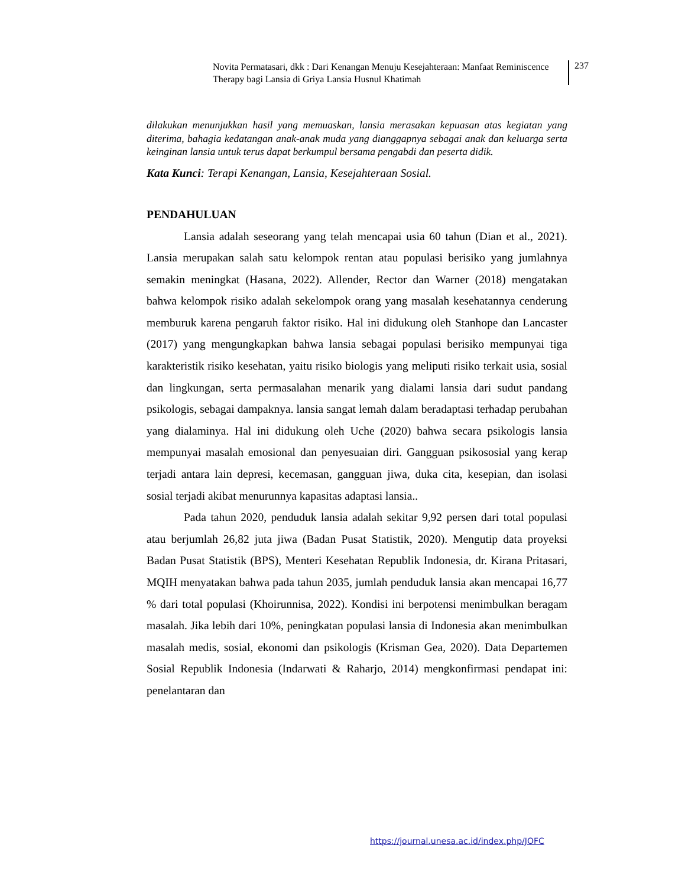Novita Permatasari, dkk : Dari Kenangan Menuju Kesejahteraan: Manfaat Reminiscence Therapy bagi Lansia di Griya Lansia Husnul Khatimah
237
dilakukan menunjukkan hasil yang memuaskan, lansia merasakan kepuasan atas kegiatan yang diterima, bahagia kedatangan anak-anak muda yang dianggapnya sebagai anak dan keluarga serta keinginan lansia untuk terus dapat berkumpul bersama pengabdi dan peserta didik.
Kata Kunci: Terapi Kenangan, Lansia, Kesejahteraan Sosial.
PENDAHULUAN
Lansia adalah seseorang yang telah mencapai usia 60 tahun (Dian et al., 2021). Lansia merupakan salah satu kelompok rentan atau populasi berisiko yang jumlahnya semakin meningkat (Hasana, 2022). Allender, Rector dan Warner (2018) mengatakan bahwa kelompok risiko adalah sekelompok orang yang masalah kesehatannya cenderung memburuk karena pengaruh faktor risiko. Hal ini didukung oleh Stanhope dan Lancaster (2017) yang mengungkapkan bahwa lansia sebagai populasi berisiko mempunyai tiga karakteristik risiko kesehatan, yaitu risiko biologis yang meliputi risiko terkait usia, sosial dan lingkungan, serta permasalahan menarik yang dialami lansia dari sudut pandang psikologis, sebagai dampaknya. lansia sangat lemah dalam beradaptasi terhadap perubahan yang dialaminya. Hal ini didukung oleh Uche (2020) bahwa secara psikologis lansia mempunyai masalah emosional dan penyesuaian diri. Gangguan psikososial yang kerap terjadi antara lain depresi, kecemasan, gangguan jiwa, duka cita, kesepian, dan isolasi sosial terjadi akibat menurunnya kapasitas adaptasi lansia..
Pada tahun 2020, penduduk lansia adalah sekitar 9,92 persen dari total populasi atau berjumlah 26,82 juta jiwa (Badan Pusat Statistik, 2020). Mengutip data proyeksi Badan Pusat Statistik (BPS), Menteri Kesehatan Republik Indonesia, dr. Kirana Pritasari, MQIH menyatakan bahwa pada tahun 2035, jumlah penduduk lansia akan mencapai 16,77 % dari total populasi (Khoirunnisa, 2022). Kondisi ini berpotensi menimbulkan beragam masalah. Jika lebih dari 10%, peningkatan populasi lansia di Indonesia akan menimbulkan masalah medis, sosial, ekonomi dan psikologis (Krisman Gea, 2020). Data Departemen Sosial Republik Indonesia (Indarwati & Raharjo, 2014) mengkonfirmasi pendapat ini: penelantaran dan
https://journal.unesa.ac.id/index.php/JOFC